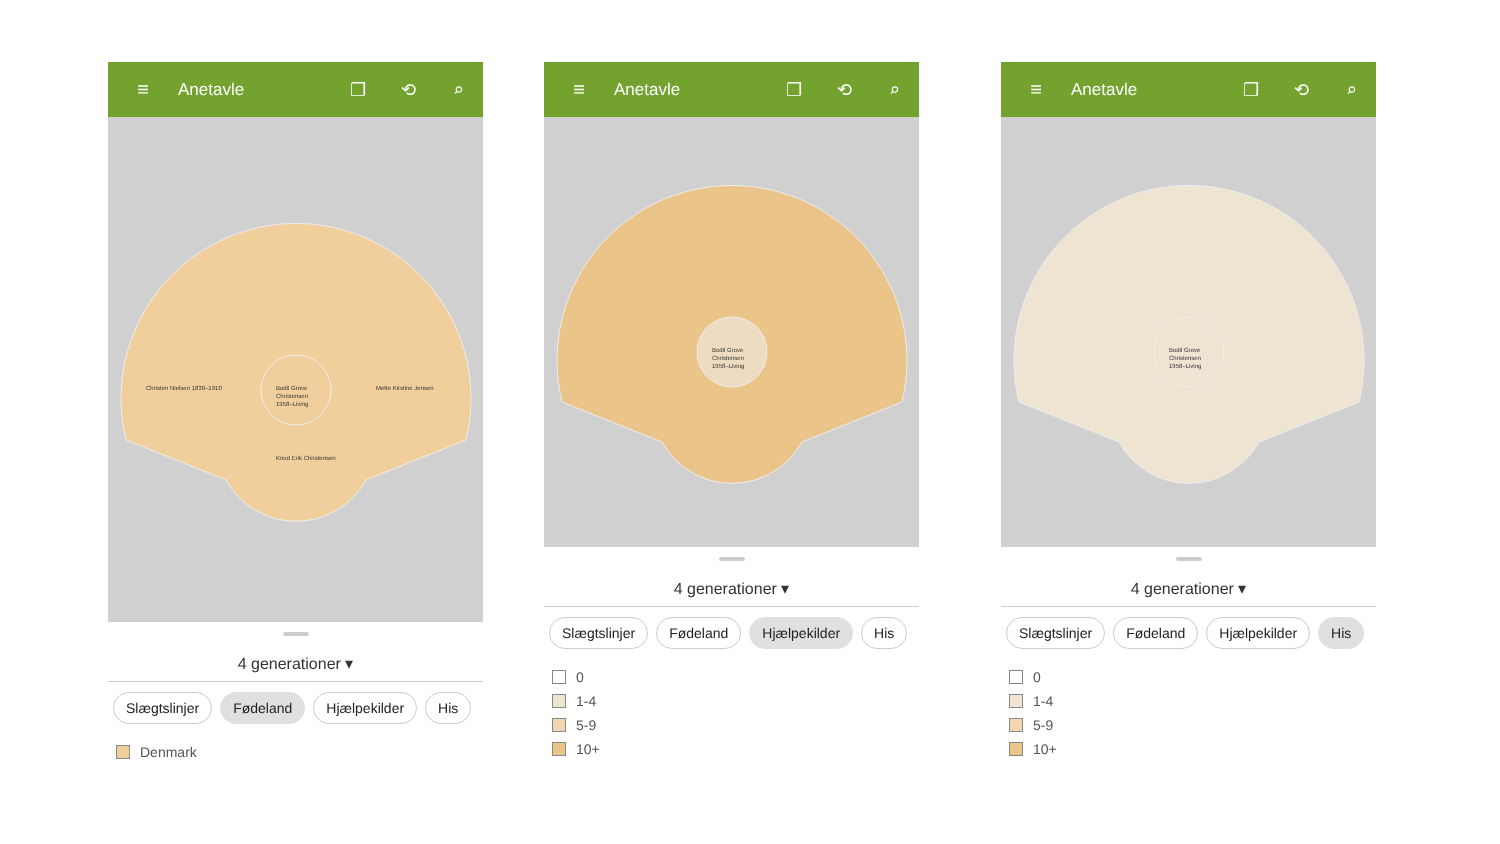≡ Anetavle ❐ ⟲ ⌕
Bodil Grove
Christensen
1958–Living
Knud Erik Christensen
Christen Nielsen 1830–1910
Mette Kirstine Jensen
4 generationer ▾
Slægtslinjer Fødeland Hjælpekilder His
Denmark
≡ Anetavle ❐ ⟲ ⌕
Bodil Grove
Christensen
1958–Living
4 generationer ▾
Slægtslinjer Fødeland Hjælpekilder His
0
1-4
5-9
10+
≡ Anetavle ❐ ⟲ ⌕
Bodil Grove
Christensen
1958–Living
4 generationer ▾
Slægtslinjer Fødeland Hjælpekilder His
0
1-4
5-9
10+